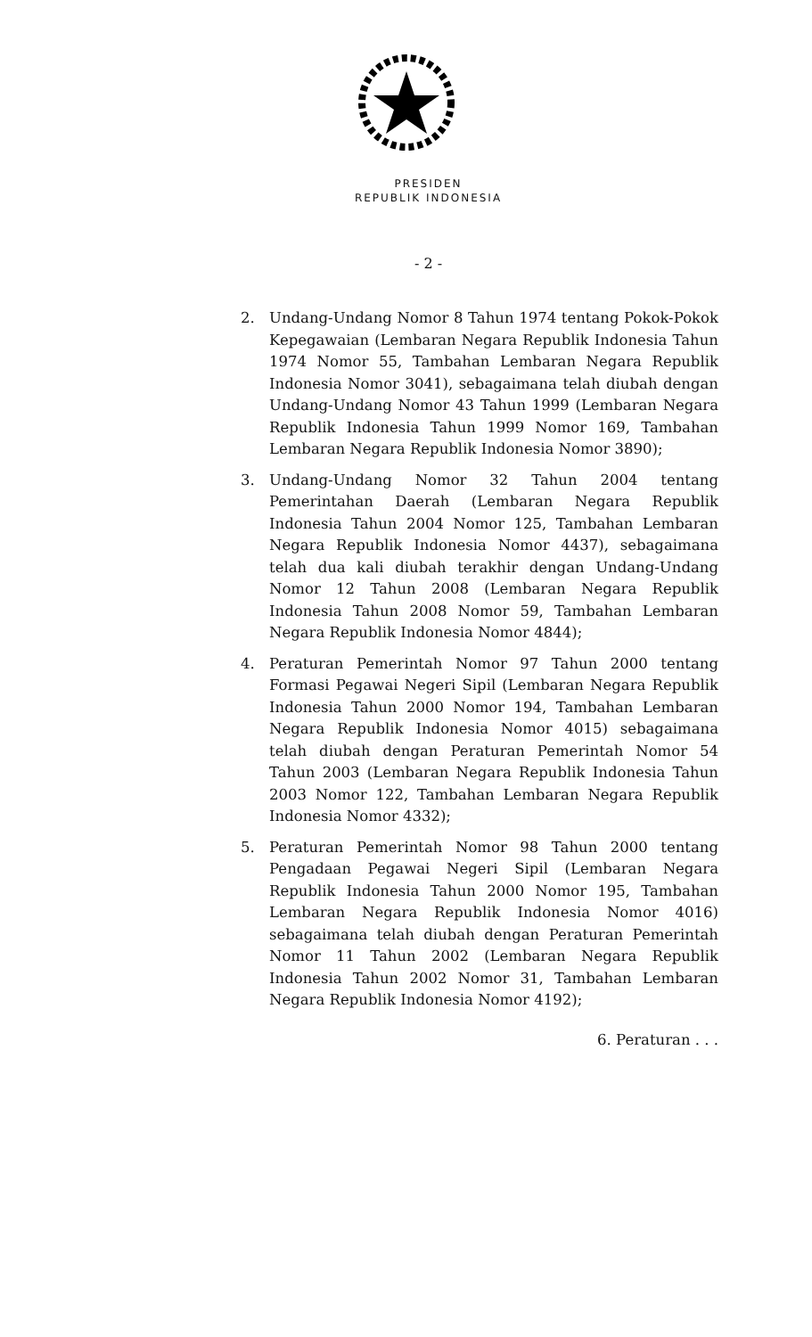PRESIDEN
REPUBLIK INDONESIA
- 2 -
2. Undang-Undang Nomor 8 Tahun 1974 tentang Pokok-Pokok Kepegawaian (Lembaran Negara Republik Indonesia Tahun 1974 Nomor 55, Tambahan Lembaran Negara Republik Indonesia Nomor 3041), sebagaimana telah diubah dengan Undang-Undang Nomor 43 Tahun 1999 (Lembaran Negara Republik Indonesia Tahun 1999 Nomor 169, Tambahan Lembaran Negara Republik Indonesia Nomor 3890);
3. Undang-Undang Nomor 32 Tahun 2004 tentang Pemerintahan Daerah (Lembaran Negara Republik Indonesia Tahun 2004 Nomor 125, Tambahan Lembaran Negara Republik Indonesia Nomor 4437), sebagaimana telah dua kali diubah terakhir dengan Undang-Undang Nomor 12 Tahun 2008 (Lembaran Negara Republik Indonesia Tahun 2008 Nomor 59, Tambahan Lembaran Negara Republik Indonesia Nomor 4844);
4. Peraturan Pemerintah Nomor 97 Tahun 2000 tentang Formasi Pegawai Negeri Sipil (Lembaran Negara Republik Indonesia Tahun 2000 Nomor 194, Tambahan Lembaran Negara Republik Indonesia Nomor 4015) sebagaimana telah diubah dengan Peraturan Pemerintah Nomor 54 Tahun 2003 (Lembaran Negara Republik Indonesia Tahun 2003 Nomor 122, Tambahan Lembaran Negara Republik Indonesia Nomor 4332);
5. Peraturan Pemerintah Nomor 98 Tahun 2000 tentang Pengadaan Pegawai Negeri Sipil (Lembaran Negara Republik Indonesia Tahun 2000 Nomor 195, Tambahan Lembaran Negara Republik Indonesia Nomor 4016) sebagaimana telah diubah dengan Peraturan Pemerintah Nomor 11 Tahun 2002 (Lembaran Negara Republik Indonesia Tahun 2002 Nomor 31, Tambahan Lembaran Negara Republik Indonesia Nomor 4192);
6. Peraturan . . .